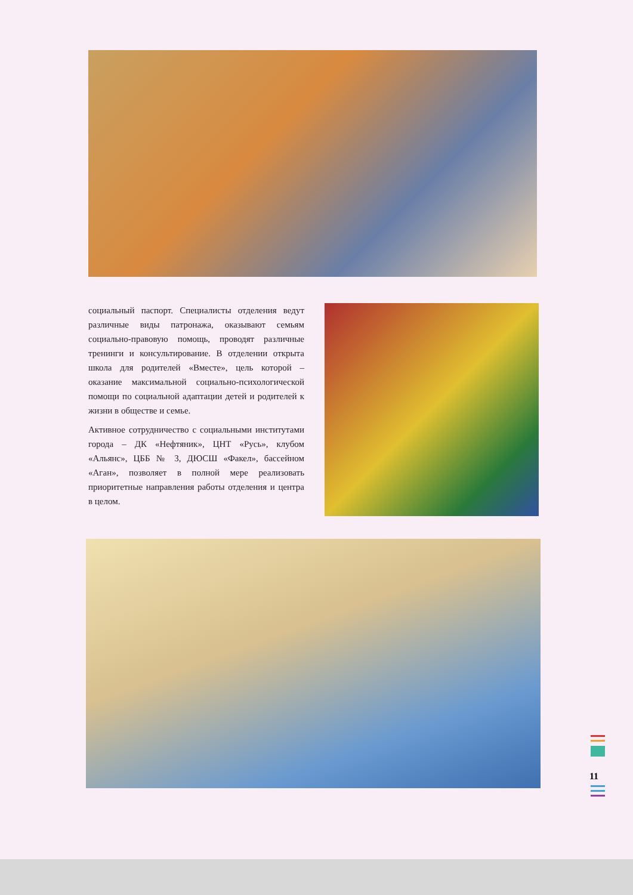социальный паспорт. Специалисты отделения ведут различные виды патронажа, оказывают семьям социально-правовую помощь, проводят различные тренинги и консультирование. В отделении открыта школа для родителей «Вместе», цель которой – оказание максимальной социально-психологической помощи по социальной адаптации детей и родителей к жизни в обществе и семье.
Активное сотрудничество с социальными институтами города – ДК «Нефтяник», ЦНТ «Русь», клубом «Альянс», ЦББ № 3, ДЮСШ «Факел», бассейном «Аган», позволяет в полной мере реализовать приоритетные направления работы отделения и центра в целом.
11